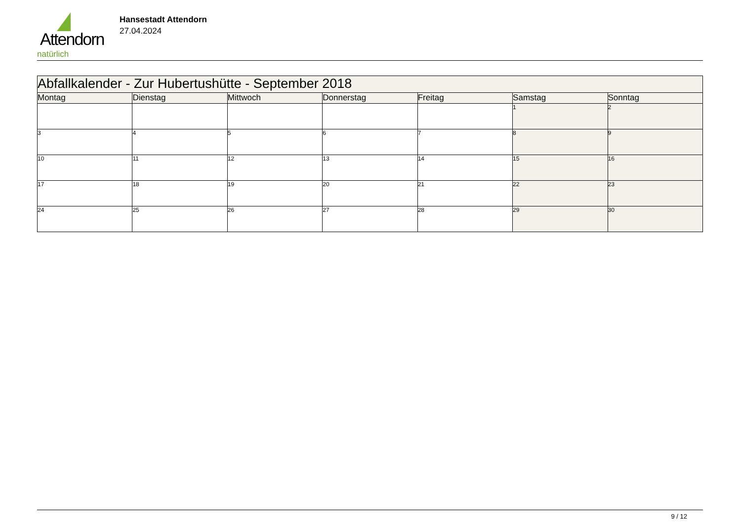Attendorn
natürlich
Hansestadt Attendorn
27.04.2024
| Abfallkalender - Zur Hubertushütte - September 2018 | | | | | | |
| --- | --- | --- | --- | --- | --- | --- |
| Montag | Dienstag | Mittwoch | Donnerstag | Freitag | Samstag | Sonntag |
| | | | | | 1 | 2 |
| 3 | 4 | 5 | 6 | 7 | 8 | 9 |
| 10 | 11 | 12 | 13 | 14 | 15 | 16 |
| 17 | 18 | 19 | 20 | 21 | 22 | 23 |
| 24 | 25 | 26 | 27 | 28 | 29 | 30 |
9 / 12